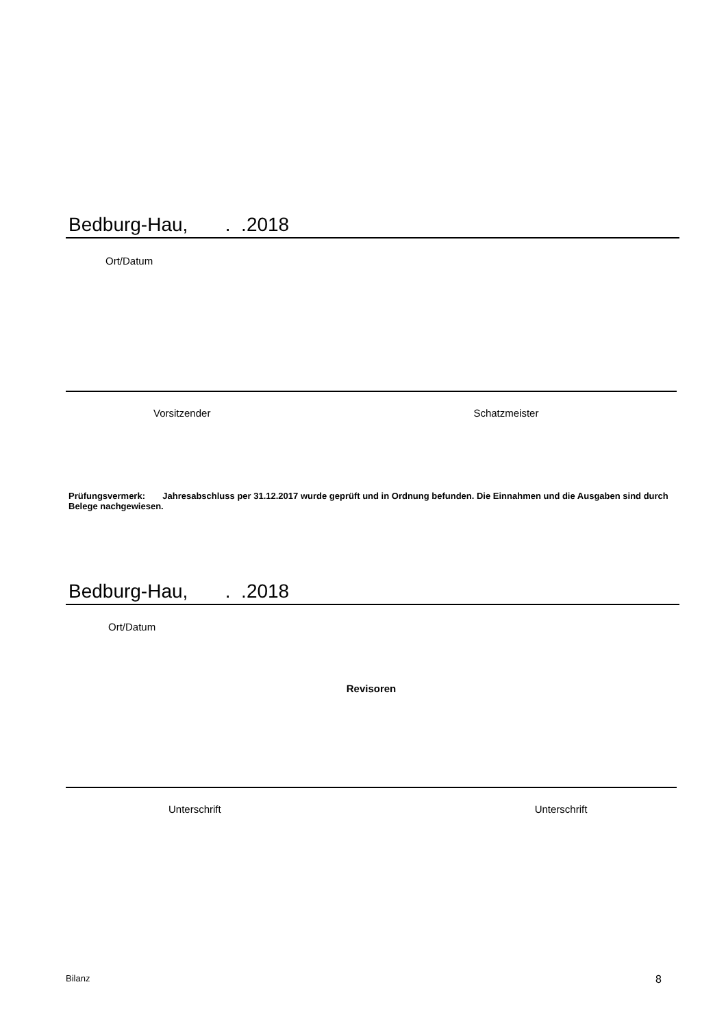Bedburg-Hau, . .2018
Ort/Datum
Vorsitzender Schatzmeister
Prüfungsvermerk: Jahresabschluss per 31.12.2017 wurde geprüft und in Ordnung befunden. Die Einnahmen und die Ausgaben sind durch Belege nachgewiesen.
Bedburg-Hau, . .2018
Ort/Datum
Revisoren
Unterschrift Unterschrift
Bilanz 8